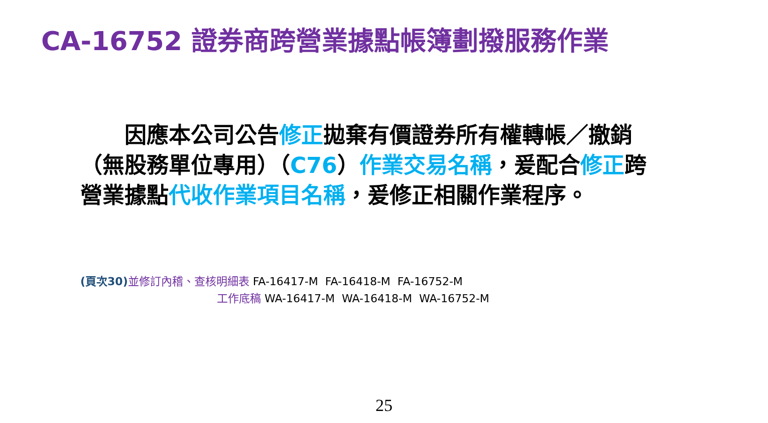CA-16752 證券商跨營業據點帳簿劃撥服務作業
  因應本公司公告修正拋棄有價證券所有權轉帳／撤銷（無股務單位專用）（C76）作業交易名稱，爰配合修正跨營業據點代收作業項目名稱，爰修正相關作業程序。
(頁次30) 並修訂內稽、查核明細表 FA-16417-M FA-16418-M FA-16752-M
工作底稿 WA-16417-M WA-16418-M WA-16752-M
25